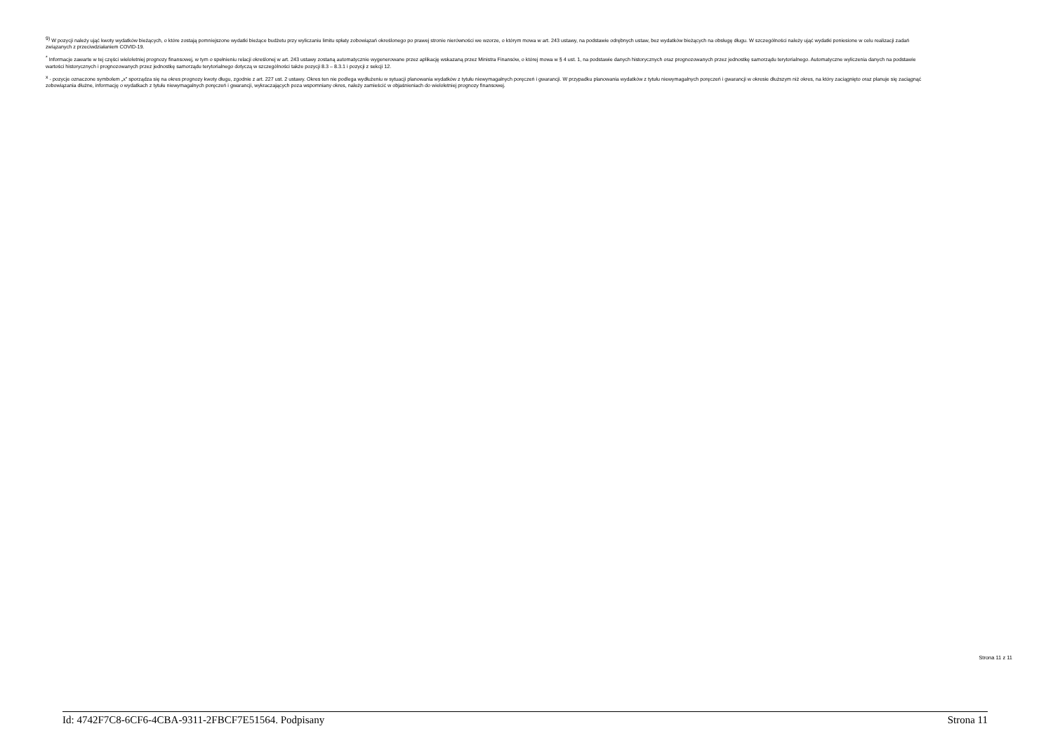<sup>9)</sup> W pozycji należy ująć kwoty wydatków bieżących, o które zostają pomniejszone wydatki bieżące budżetu przy wyliczaniu limitu spłaty zobowiązań określonego po prawej stronie nierówności we wzorze, o którym mowa w art. 243 ustawy, na podstawie odrębnych ustaw, bez wydatków bieżących na obsługę długu. W szczególności należy ująć wydatki poniesione w celu realizacji zadań związanych z przeciwdziałaniem COVID-19.
<sup>*</sup> Informacje zawarte w tej części wieloletniej prognozy finansowej, w tym o spełnieniu relacji określonej w art. 243 ustawy zostaną automatycznie wygenerowane przez aplikację wskazaną przez Ministra Finansów, o której mowa w § 4 ust. 1, na podstawie danych historycznych oraz prognozowanych przez jednostkę samorządu terytorialnego. Automatyczne wyliczenia danych na podstawie wartości historycznych i prognozowanych przez jednostkę samorządu terytorialnego dotyczą w szczególności także pozycji 8.3 – 8.3.1 i pozycji z sekcji 12.
<sup>x</sup> - pozycje oznaczone symbolem „x” sporządza się na okres prognozy kwoty długu, zgodnie z art. 227 ust. 2 ustawy. Okres ten nie podlega wydłużeniu w sytuacji planowania wydatków z tytułu niewymagalnych poręczeń i gwarancji. W przypadku planowania wydatków z tytułu niewymagalnych poręczeń i gwarancji w okresie dłuższym niż okres, na który zaciągnięto oraz planuje się zaciągnąć zobowiązania dłużne, informację o wydatkach z tytułu niewymagalnych poręczeń i gwarancji, wykraczających poza wspomniany okres, należy zamieścić w objaśnieniach do wieloletniej prognozy finansowej.
Strona 11 z 11
Id: 4742F7C8-6CF6-4CBA-9311-2FBCF7E51564. Podpisany Strona 11